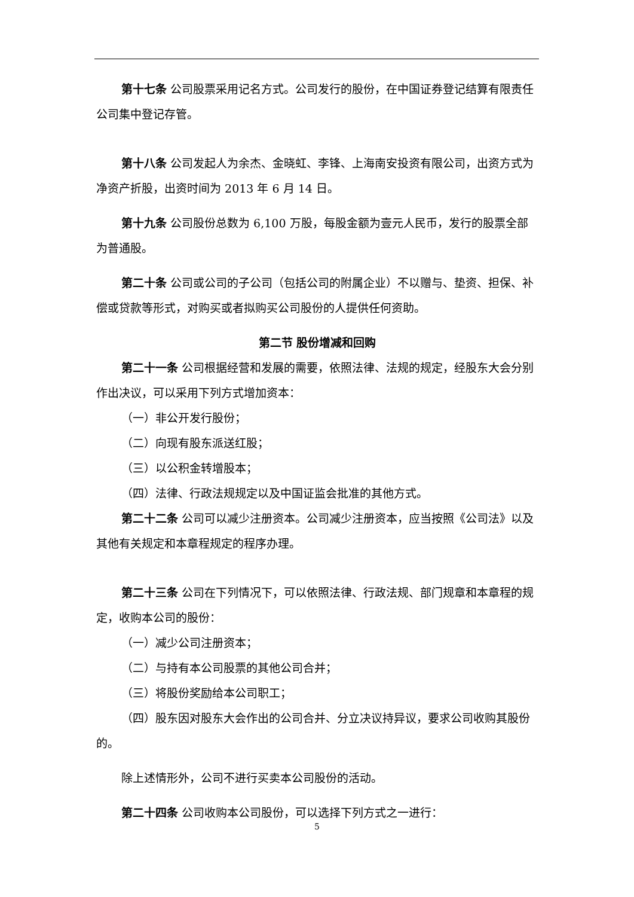第十七条 公司股票采用记名方式。公司发行的股份，在中国证券登记结算有限责任公司集中登记存管。
第十八条 公司发起人为余杰、金晓虹、李锋、上海南安投资有限公司，出资方式为净资产折股，出资时间为 2013 年 6 月 14 日。
第十九条 公司股份总数为 6,100 万股，每股金额为壹元人民币，发行的股票全部为普通股。
第二十条 公司或公司的子公司（包括公司的附属企业）不以赠与、垫资、担保、补偿或贷款等形式，对购买或者拟购买公司股份的人提供任何资助。
第二节 股份增减和回购
第二十一条 公司根据经营和发展的需要，依照法律、法规的规定，经股东大会分别作出决议，可以采用下列方式增加资本：
（一）非公开发行股份；
（二）向现有股东派送红股；
（三）以公积金转增股本；
（四）法律、行政法规规定以及中国证监会批准的其他方式。
第二十二条 公司可以减少注册资本。公司减少注册资本，应当按照《公司法》以及其他有关规定和本章程规定的程序办理。
第二十三条 公司在下列情况下，可以依照法律、行政法规、部门规章和本章程的规定，收购本公司的股份：
（一）减少公司注册资本；
（二）与持有本公司股票的其他公司合并；
（三）将股份奖励给本公司职工；
（四）股东因对股东大会作出的公司合并、分立决议持异议，要求公司收购其股份的。
除上述情形外，公司不进行买卖本公司股份的活动。
第二十四条 公司收购本公司股份，可以选择下列方式之一进行：
5